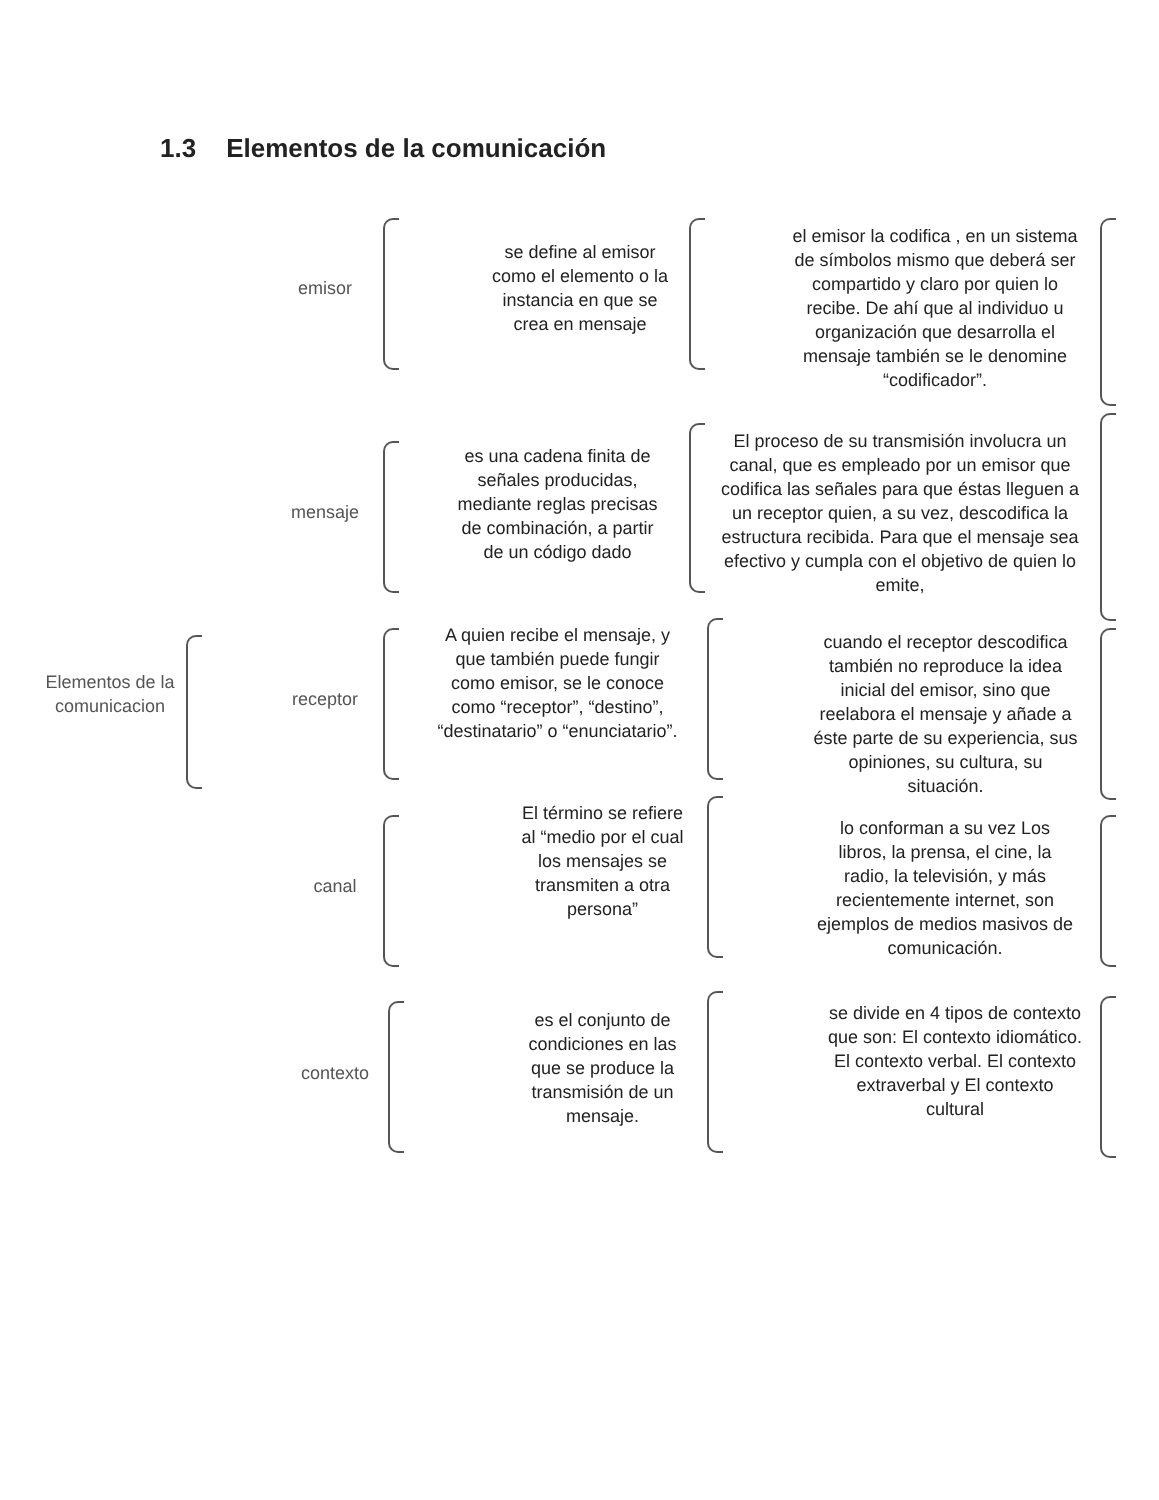1.3 Elementos de la comunicación
Elementos de la comunicacion
emisor
se define al emisor como el elemento o la instancia en que se crea en mensaje
el emisor la codifica , en un sistema de símbolos mismo que deberá ser compartido y claro por quien lo recibe. De ahí que al individuo u organización que desarrolla el mensaje también se le denomine “codificador”.
mensaje
es una cadena finita de señales producidas, mediante reglas precisas de combinación, a partir de un código dado
El proceso de su transmisión involucra un canal, que es empleado por un emisor que codifica las señales para que éstas lleguen a un receptor quien, a su vez, descodifica la estructura recibida. Para que el mensaje sea efectivo y cumpla con el objetivo de quien lo emite,
receptor
A quien recibe el mensaje, y que también puede fungir como emisor, se le conoce como “receptor”, “destino”, “destinatario” o “enunciatario”.
cuando el receptor descodifica también no reproduce la idea inicial del emisor, sino que reelabora el mensaje y añade a éste parte de su experiencia, sus opiniones, su cultura, su situación.
canal
El término se refiere al “medio por el cual los mensajes se transmiten a otra persona”
lo conforman a su vez Los libros, la prensa, el cine, la radio, la televisión, y más recientemente internet, son ejemplos de medios masivos de comunicación.
contexto
es el conjunto de condiciones en las que se produce la transmisión de un mensaje.
se divide en 4 tipos de contexto que son: El contexto idiomático. El contexto verbal. El contexto extraverbal y El contexto cultural